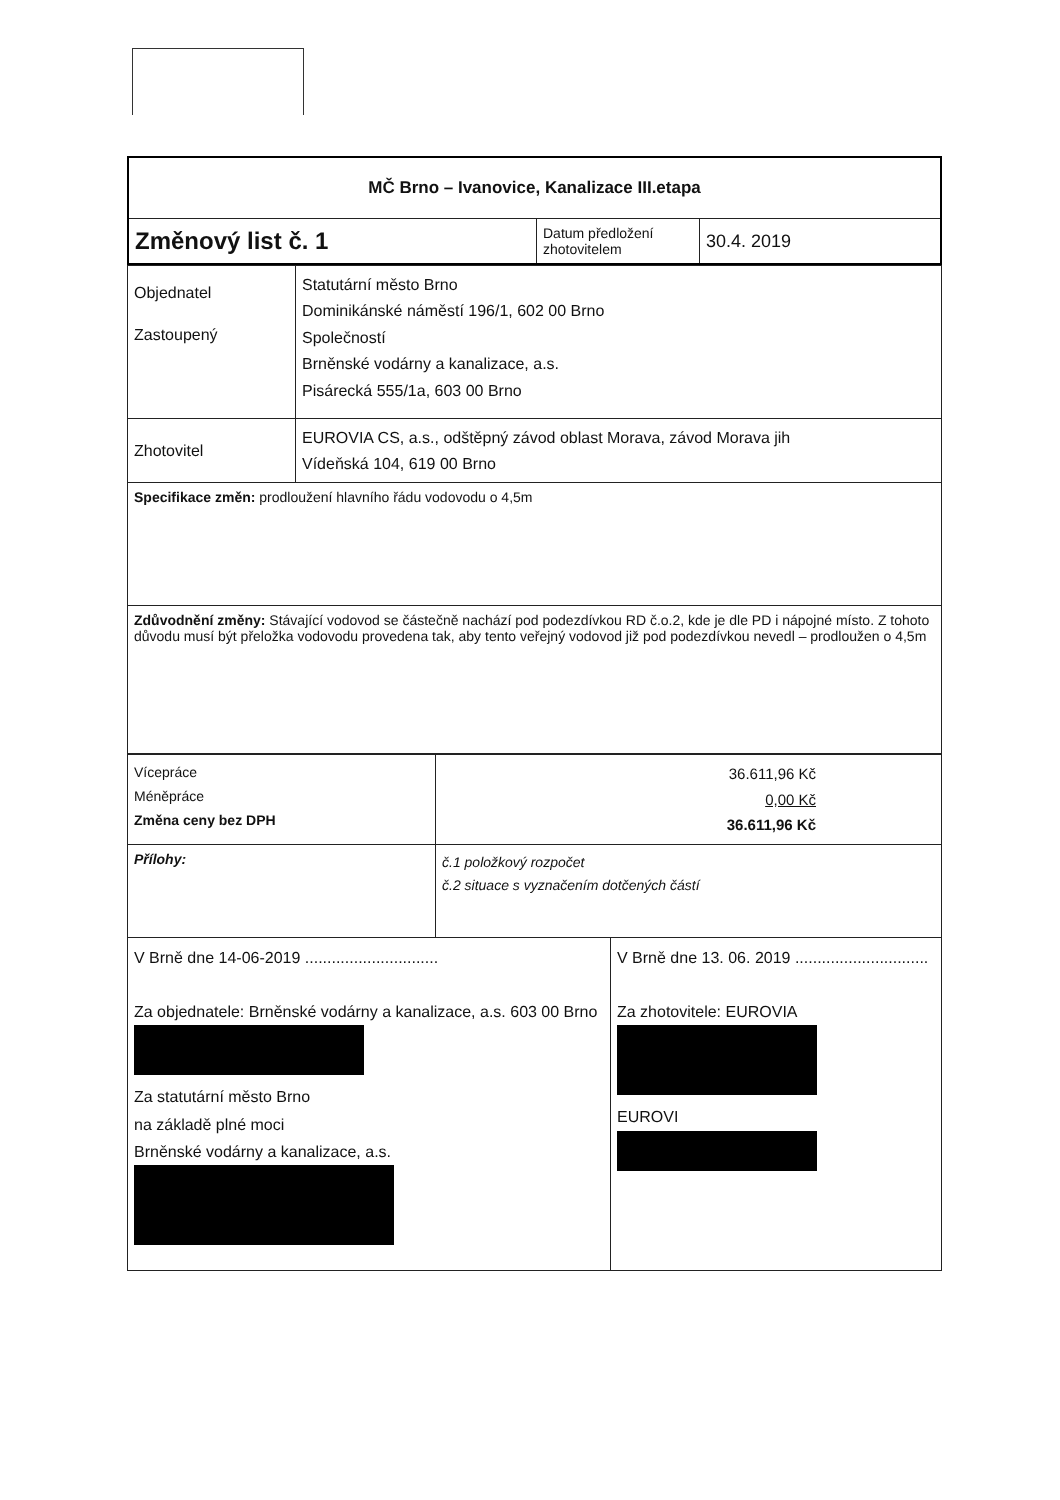| MČ Brno – Ivanovice, Kanalizace III.etapa | | |
| Změnový list č. 1 | Datum předložení zhotovitelem | 30.4. 2019 |
| Objednatel Zastoupený | Statutární město Brno Dominikánské náměstí 196/1, 602 00 Brno Společností Brněnské vodárny a kanalizace, a.s. Pisárecká 555/1a, 603 00 Brno |
| Zhotovitel | EUROVIA CS, a.s., odštěpný závod oblast Morava, závod Morava jih Vídeňská 104, 619 00 Brno |
| Specifikace změn: prodloužení hlavního řádu vodovodu o 4,5m | |
| Zdůvodnění změny: Stávající vodovod se částečně nachází pod podezdívkou RD č.o.2, kde je dle PD i nápojné místo. Z tohoto důvodu musí být přeložka vodovodu provedena tak, aby tento veřejný vodovod již pod podezdívkou nevedl – prodloužen o 4,5m | |
| Vícepráce Méněpráce Změna ceny bez DPH | 36.611,96 Kč 0,00 Kč 36.611,96 Kč |
| Přílohy: | č.1 položkový rozpočet č.2 situace s vyznačením dotčených částí |
| V Brně dne 14-06-2019 .............................. Za objednatele: Brněnské vodárny a kanalizace, a.s. 603 00 Brno Za statutární město Brno na základě plné moci Brněnské vodárny a kanalizace, a.s. | V Brně dne 13. 06. 2019 .............................. Za zhotovitele: EUROVIA EUROVI |